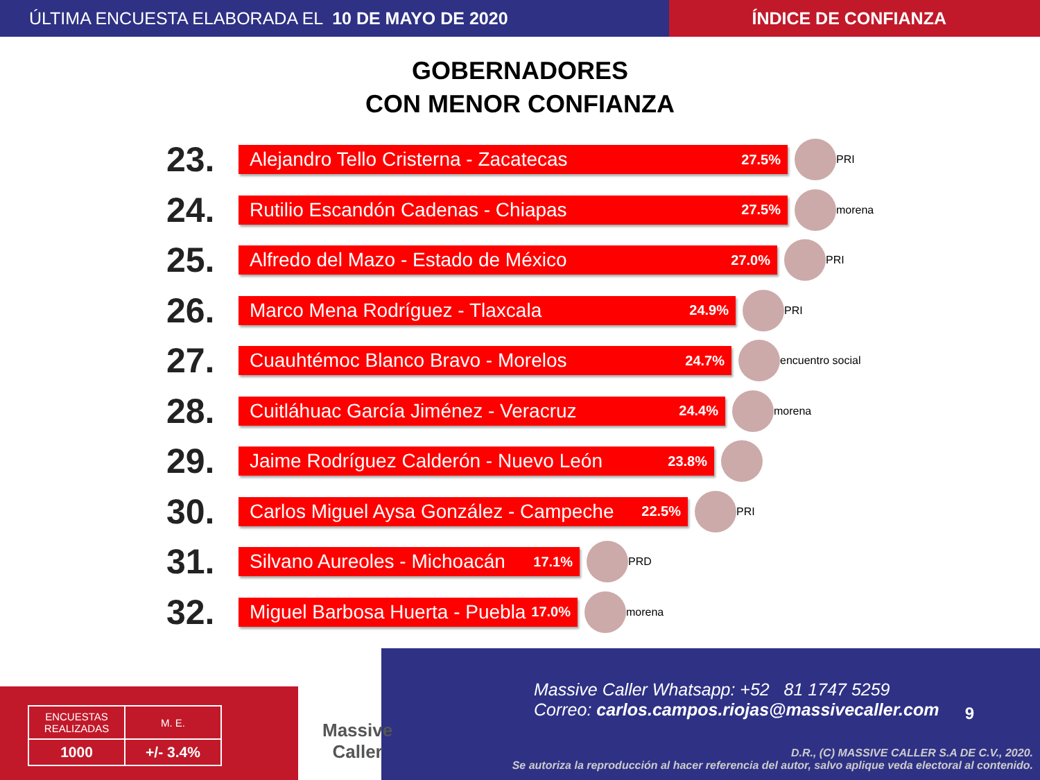ÚLTIMA ENCUESTA ELABORADA EL 10 DE MAYO DE 2020 ÍNDICE DE CONFIANZA
GOBERNADORES
CON MENOR CONFIANZA
23.
Alejandro Tello Cristerna - Zacatecas 27.5%
PRI
24.
Rutilio Escandón Cadenas - Chiapas 27.5%
morena
25.
Alfredo del Mazo - Estado de México 27.0%
PRI
26.
Marco Mena Rodríguez - Tlaxcala 24.9%
PRI
27.
Cuauhtémoc Blanco Bravo - Morelos 24.7%
encuentro social
28.
Cuitláhuac García Jiménez - Veracruz 24.4%
morena
29.
Jaime Rodríguez Calderón - Nuevo León 23.8%
30.
Carlos Miguel Aysa González - Campeche 22.5%
PRI
31.
Silvano Aureoles - Michoacán 17.1%
PRD
32.
Miguel Barbosa Huerta - Puebla 17.0%
morena
Massive Caller Whatsapp: +52 81 1747 5259
Correo: carlos.campos.riojas@massivecaller.com
9
D.R., (C) MASSIVE CALLER S.A DE C.V., 2020.
Se autoriza la reproducción al hacer referencia del autor, salvo aplique veda electoral al contenido.
| ENCUESTAS REALIZADAS | M. E. |
| 1000 | +/- 3.4% |
Massive
Caller